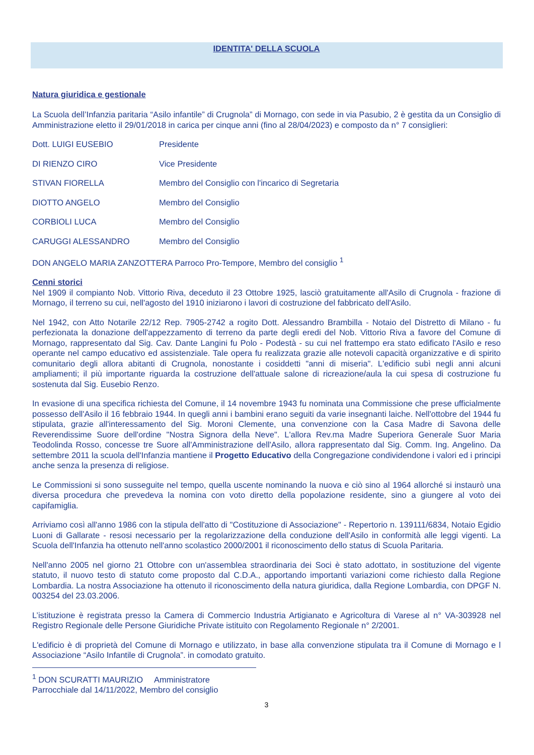IDENTITA' DELLA SCUOLA
Natura giuridica e gestionale
La Scuola dell’Infanzia paritaria “Asilo infantile” di Crugnola” di Mornago, con sede in via Pasubio, 2 è gestita da un Consiglio di Amministrazione eletto il 29/01/2018 in carica per cinque anni (fino al 28/04/2023) e composto da n° 7 consiglieri:
Dott. LUIGI EUSEBIO Presidente
DI RIENZO CIRO Vice Presidente
STIVAN FIORELLA Membro del Consiglio con l'incarico di Segretaria
DIOTTO ANGELO Membro del Consiglio
CORBIOLI LUCA Membro del Consiglio
CARUGGI ALESSANDRO Membro del Consiglio
DON ANGELO MARIA ZANZOTTERA Parroco Pro-Tempore, Membro del consiglio <sup>1</sup>
Cenni storici
Nel 1909 il compianto Nob. Vittorio Riva, deceduto il 23 Ottobre 1925, lasciò gratuitamente all'Asilo di Crugnola - frazione di Mornago, il terreno su cui, nell'agosto del 1910 iniziarono i lavori di costruzione del fabbricato dell'Asilo.
Nel 1942, con Atto Notarile 22/12 Rep. 7905-2742 a rogito Dott. Alessandro Brambilla - Notaio del Distretto di Milano - fu perfezionata la donazione dell'appezzamento di terreno da parte degli eredi del Nob. Vittorio Riva a favore del Comune di Mornago, rappresentato dal Sig. Cav. Dante Langini fu Polo - Podestà - su cui nel frattempo era stato edificato l'Asilo e reso operante nel campo educativo ed assistenziale. Tale opera fu realizzata grazie alle notevoli capacità organizzative e di spirito comunitario degli allora abitanti di Crugnola, nonostante i cosiddetti "anni di miseria". L'edificio subì negli anni alcuni ampliamenti; il più importante riguarda la costruzione dell'attuale salone di ricreazione/aula la cui spesa di costruzione fu sostenuta dal Sig. Eusebio Renzo.
In evasione di una specifica richiesta del Comune, il 14 novembre 1943 fu nominata una Commissione che prese ufficialmente possesso dell'Asilo il 16 febbraio 1944. In quegli anni i bambini erano seguiti da varie insegnanti laiche. Nell'ottobre del 1944 fu stipulata, grazie all'interessamento del Sig. Moroni Clemente, una convenzione con la Casa Madre di Savona delle Reverendissime Suore dell'ordine "Nostra Signora della Neve". L'allora Rev.ma Madre Superiora Generale Suor Maria Teodolinda Rosso, concesse tre Suore all'Amministrazione dell'Asilo, allora rappresentato dal Sig. Comm. Ing. Angelino. Da settembre 2011 la scuola dell'Infanzia mantiene il Progetto Educativo della Congregazione condividendone i valori ed i principi anche senza la presenza di religiose.
Le Commissioni si sono susseguite nel tempo, quella uscente nominando la nuova e ciò sino al 1964 allorché si instaurò una diversa procedura che prevedeva la nomina con voto diretto della popolazione residente, sino a giungere al voto dei capifamiglia.
Arriviamo così all'anno 1986 con la stipula dell'atto di "Costituzione di Associazione" - Repertorio n. 139111/6834, Notaio Egidio Luoni di Gallarate - resosi necessario per la regolarizzazione della conduzione dell'Asilo in conformità alle leggi vigenti. La Scuola dell'Infanzia ha ottenuto nell'anno scolastico 2000/2001 il riconoscimento dello status di Scuola Paritaria.
Nell'anno 2005 nel giorno 21 Ottobre con un'assemblea straordinaria dei Soci è stato adottato, in sostituzione del vigente statuto, il nuovo testo di statuto come proposto dal C.D.A., apportando importanti variazioni come richiesto dalla Regione Lombardia. La nostra Associazione ha ottenuto il riconoscimento della natura giuridica, dalla Regione Lombardia, con DPGF N. 003254 del 23.03.2006.
L’istituzione è registrata presso la Camera di Commercio Industria Artigianato e Agricoltura di Varese al n° VA-303928 nel Registro Regionale delle Persone Giuridiche Private istituito con Regolamento Regionale n° 2/2001.
L'edificio è di proprietà del Comune di Mornago e utilizzato, in base alla convenzione stipulata tra il Comune di Mornago e l Associazione “Asilo Infantile di Crugnola”. in comodato gratuito.
<sup>1</sup> DON SCURATTI MAURIZIO Amministratore Parrocchiale dal 14/11/2022, Membro del consiglio
3